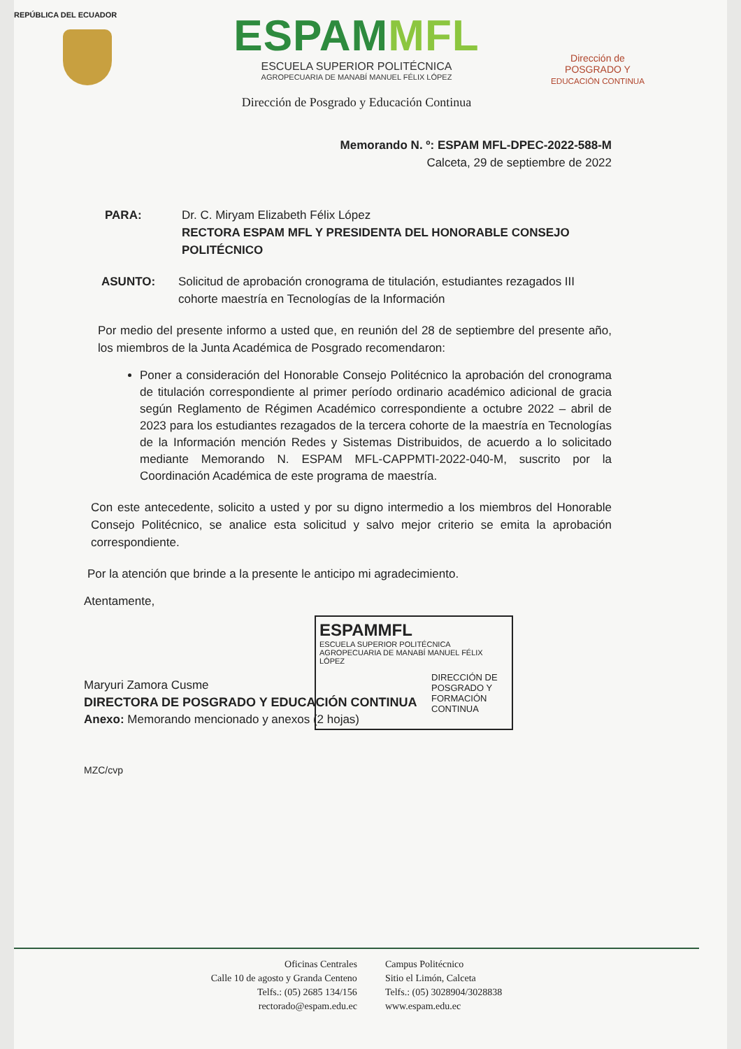REPÚBLICA DEL ECUADOR
ESPAMMFL
ESCUELA SUPERIOR POLITÉCNICA
AGROPECUARIA DE MANABÍ MANUEL FÉLIX LÓPEZ
Dirección de Posgrado y Educación Continua
Dirección de
POSGRADO Y
EDUCACIÓN CONTINUA
Memorando N. º: ESPAM MFL-DPEC-2022-588-M
Calceta, 29 de septiembre de 2022
PARA: Dr. C. Miryam Elizabeth Félix López
RECTORA ESPAM MFL Y PRESIDENTA DEL HONORABLE CONSEJO POLITÉCNICO
ASUNTO: Solicitud de aprobación cronograma de titulación, estudiantes rezagados III cohorte maestría en Tecnologías de la Información
Por medio del presente informo a usted que, en reunión del 28 de septiembre del presente año, los miembros de la Junta Académica de Posgrado recomendaron:
Poner a consideración del Honorable Consejo Politécnico la aprobación del cronograma de titulación correspondiente al primer período ordinario académico adicional de gracia según Reglamento de Régimen Académico correspondiente a octubre 2022 – abril de 2023 para los estudiantes rezagados de la tercera cohorte de la maestría en Tecnologías de la Información mención Redes y Sistemas Distribuidos, de acuerdo a lo solicitado mediante Memorando N. ESPAM MFL-CAPPMTI-2022-040-M, suscrito por la Coordinación Académica de este programa de maestría.
Con este antecedente, solicito a usted y por su digno intermedio a los miembros del Honorable Consejo Politécnico, se analice esta solicitud y salvo mejor criterio se emita la aprobación correspondiente.
Por la atención que brinde a la presente le anticipo mi agradecimiento.
Atentamente,
Maryuri Zamora Cusme
DIRECTORA DE POSGRADO Y EDUCACIÓN CONTINUA
Anexo: Memorando mencionado y anexos (2 hojas)
MZC/cvp
ESPAMMFL
ESCUELA SUPERIOR POLITÉCNICA
AGROPECUARIA DE MANABÍ MANUEL FÉLIX LÓPEZ
DIRECCIÓN DE
POSGRADO Y
FORMACIÓN
CONTINUA
Oficinas Centrales
Calle 10 de agosto y Granda Centeno
Telfs.: (05) 2685 134/156
rectorado@espam.edu.ec
Campus Politécnico
Sitio el Limón, Calceta
Telfs.: (05) 3028904/3028838
www.espam.edu.ec